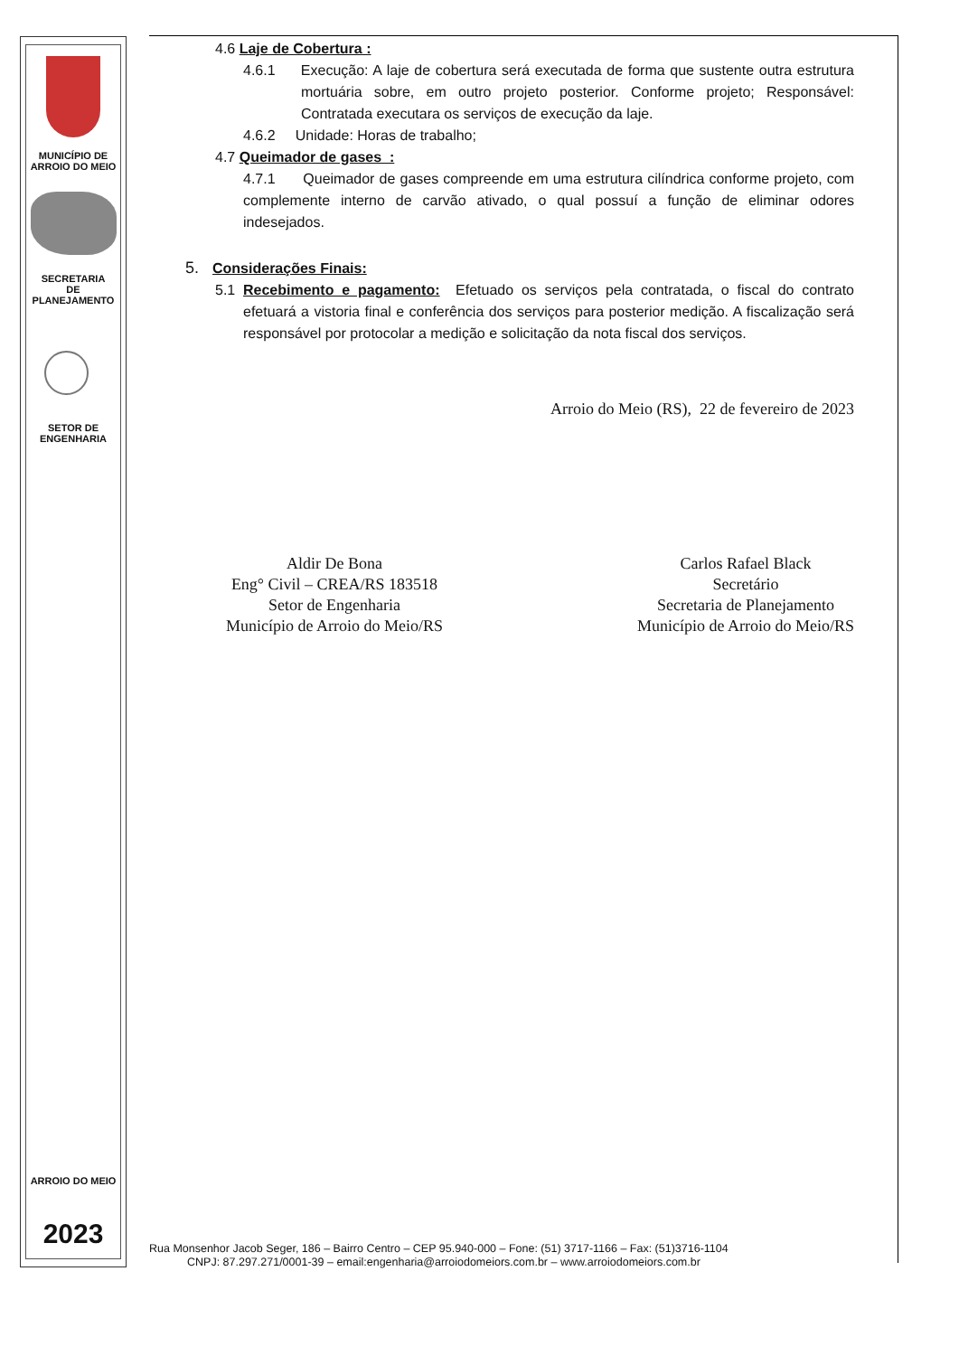MUNICÍPIO DE
ARROIO DO MEIO
SECRETARIA
DE
PLANEJAMENTO
SETOR DE
ENGENHARIA
ARROIO DO MEIO
2023
4.6 Laje de Cobertura :
4.6.1 Execução: A laje de cobertura será executada de forma que sustente outra estrutura mortuária sobre, em outro projeto posterior. Conforme projeto; Responsável: Contratada executara os serviços de execução da laje.
4.6.2 Unidade: Horas de trabalho;
4.7 Queimador de gases :
4.7.1 Queimador de gases compreende em uma estrutura cilíndrica conforme projeto, com complemente interno de carvão ativado, o qual possuí a função de eliminar odores indesejados.
5. Considerações Finais:
5.1 Recebimento e pagamento: Efetuado os serviços pela contratada, o fiscal do contrato efetuará a vistoria final e conferência dos serviços para posterior medição. A fiscalização será responsável por protocolar a medição e solicitação da nota fiscal dos serviços.
Arroio do Meio (RS), 22 de fevereiro de 2023
Aldir De Bona
Eng° Civil – CREA/RS 183518
Setor de Engenharia
Município de Arroio do Meio/RS
Carlos Rafael Black
Secretário
Secretaria de Planejamento
Município de Arroio do Meio/RS
Rua Monsenhor Jacob Seger, 186 – Bairro Centro – CEP 95.940-000 – Fone: (51) 3717-1166 – Fax: (51)3716-1104
CNPJ: 87.297.271/0001-39 – email:engenharia@arroiodomeiors.com.br – www.arroiodomeiors.com.br